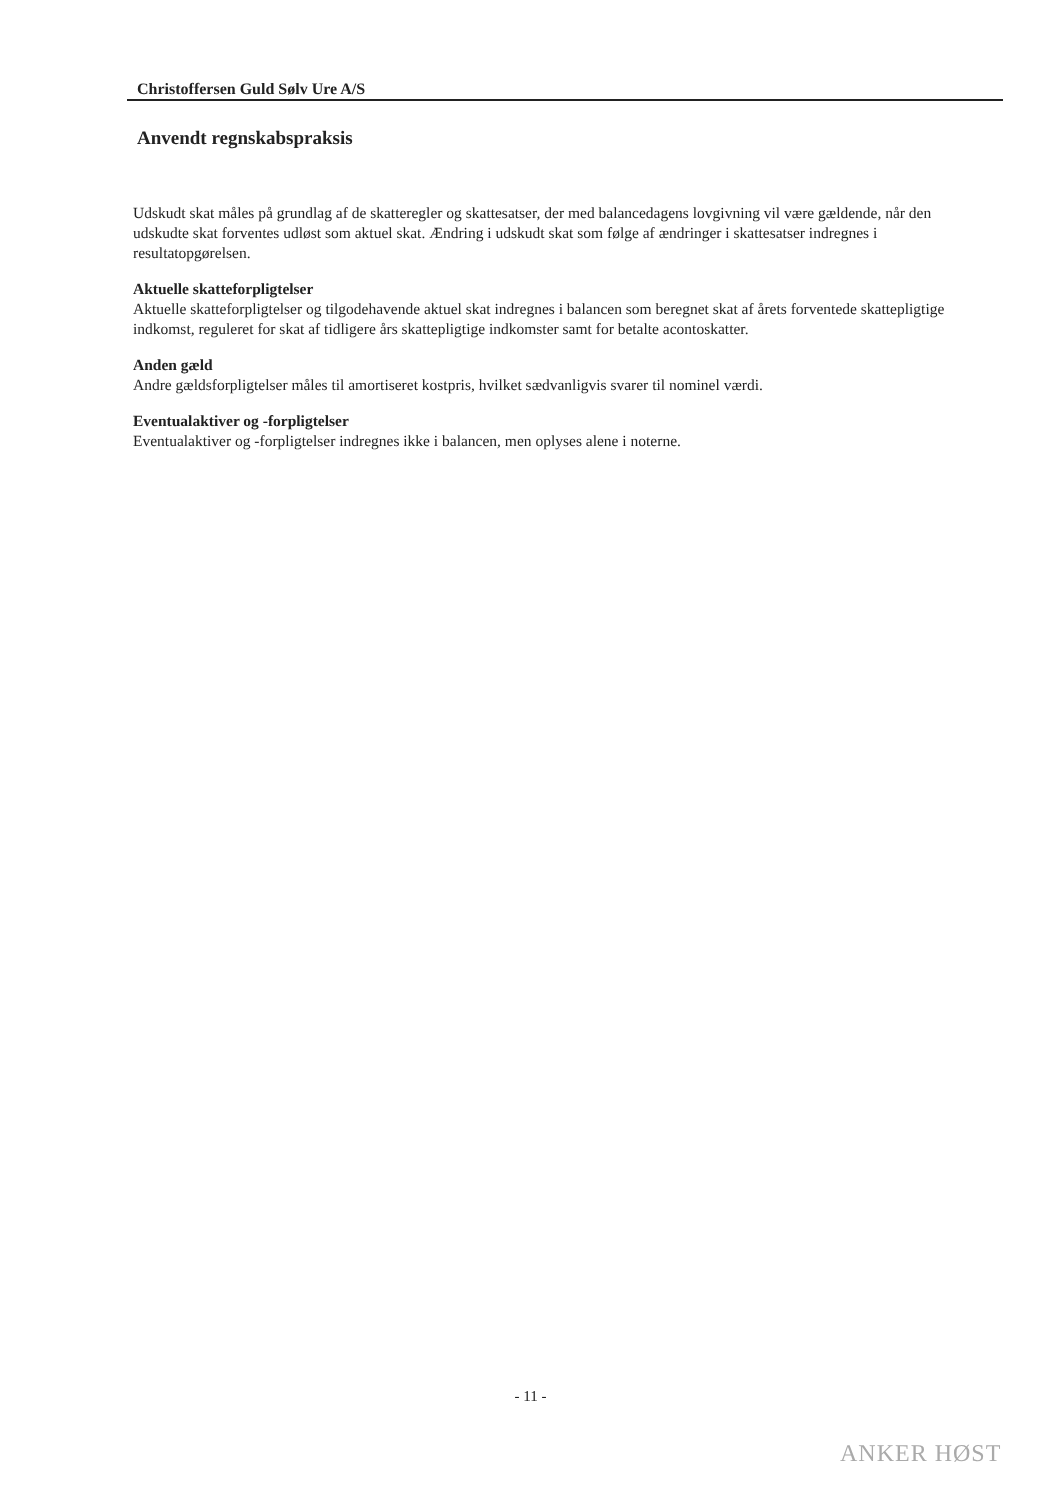Christoffersen Guld Sølv Ure A/S
Anvendt regnskabspraksis
Udskudt skat måles på grundlag af de skatteregler og skattesatser, der med balancedagens lovgivning vil være gældende, når den udskudte skat forventes udløst som aktuel skat. Ændring i udskudt skat som følge af ændringer i skattesatser indregnes i resultatopgørelsen.
Aktuelle skatteforpligtelser
Aktuelle skatteforpligtelser og tilgodehavende aktuel skat indregnes i balancen som beregnet skat af årets forventede skattepligtige indkomst, reguleret for skat af tidligere års skattepligtige indkomster samt for betalte acontoskatter.
Anden gæld
Andre gældsforpligtelser måles til amortiseret kostpris, hvilket sædvanligvis svarer til nominel værdi.
Eventualaktiver og -forpligtelser
Eventualaktiver og -forpligtelser indregnes ikke i balancen, men oplyses alene i noterne.
- 11 -
ANKER HØST